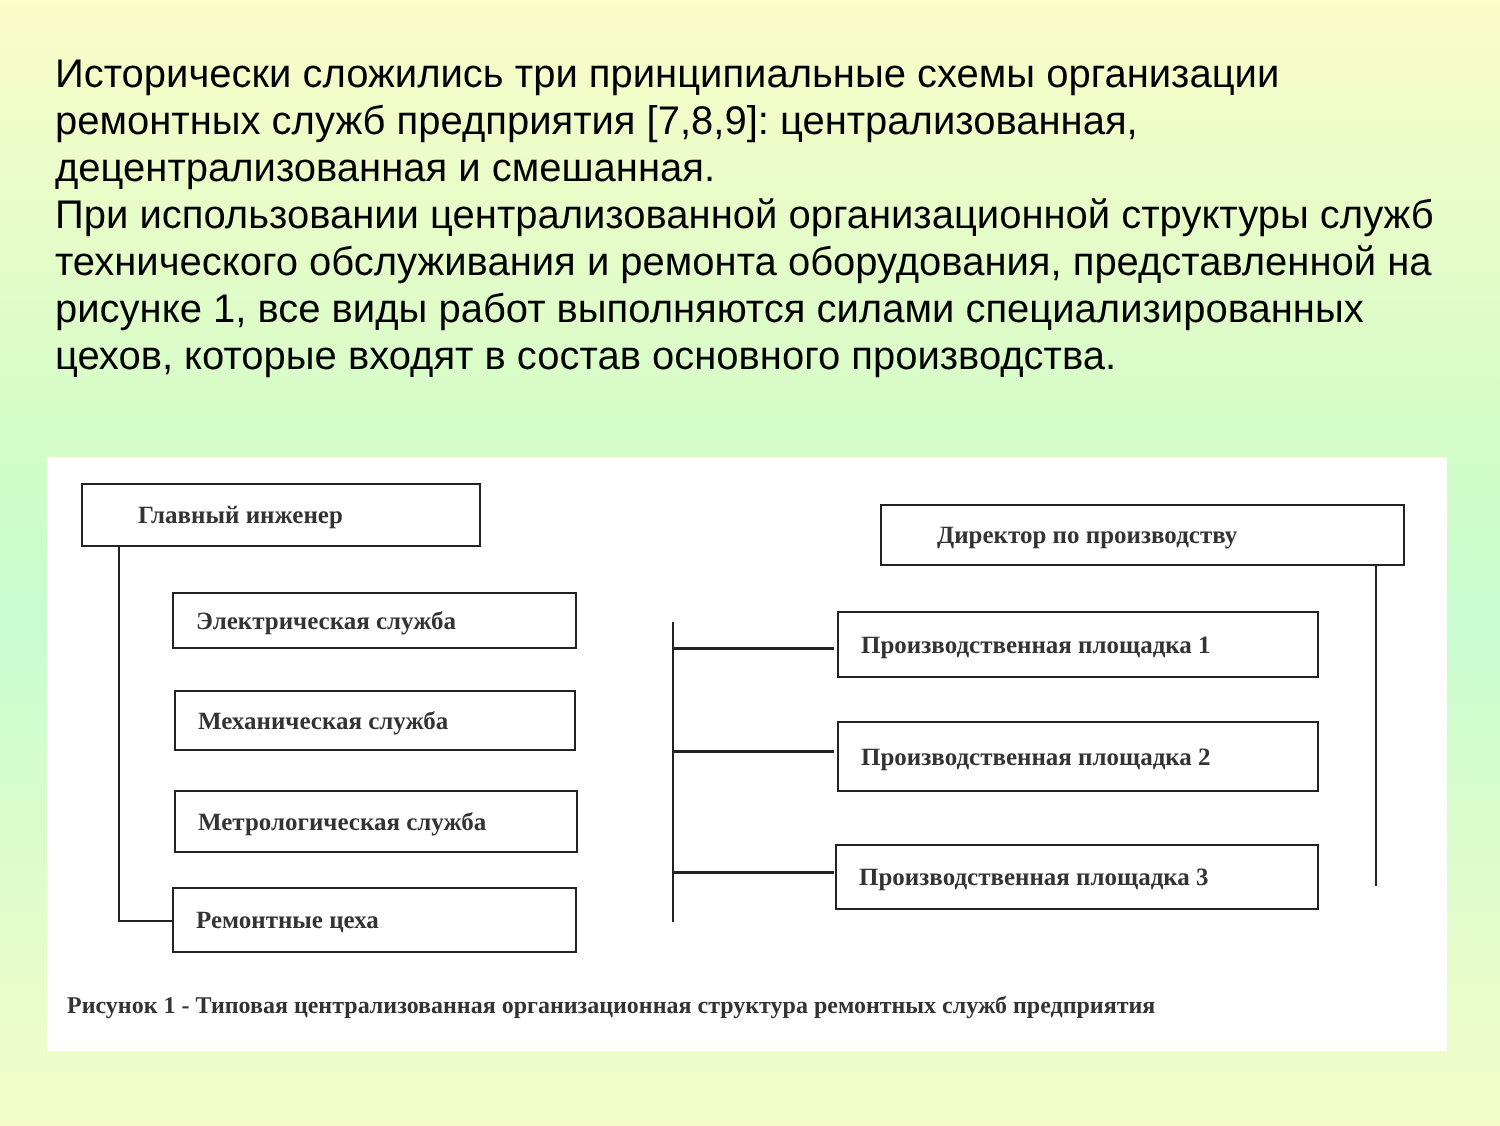Исторически сложились три принципиальные схемы организации ремонтных служб предприятия [7,8,9]: централизованная, децентрализованная и смешанная.
При использовании централизованной организационной структуры служб технического обслуживания и ремонта оборудования, представленной на рисунке 1, все виды работ выполняются силами специализированных цехов, которые входят в состав основного производства.
Главный инженер
Директор по производству
Электрическая служба
Механическая служба
Метрологическая служба
Ремонтные цеха
Производственная площадка 1
Производственная площадка 2
Производственная площадка 3
Рисунок 1 - Типовая централизованная организационная структура ремонтных служб предприятия